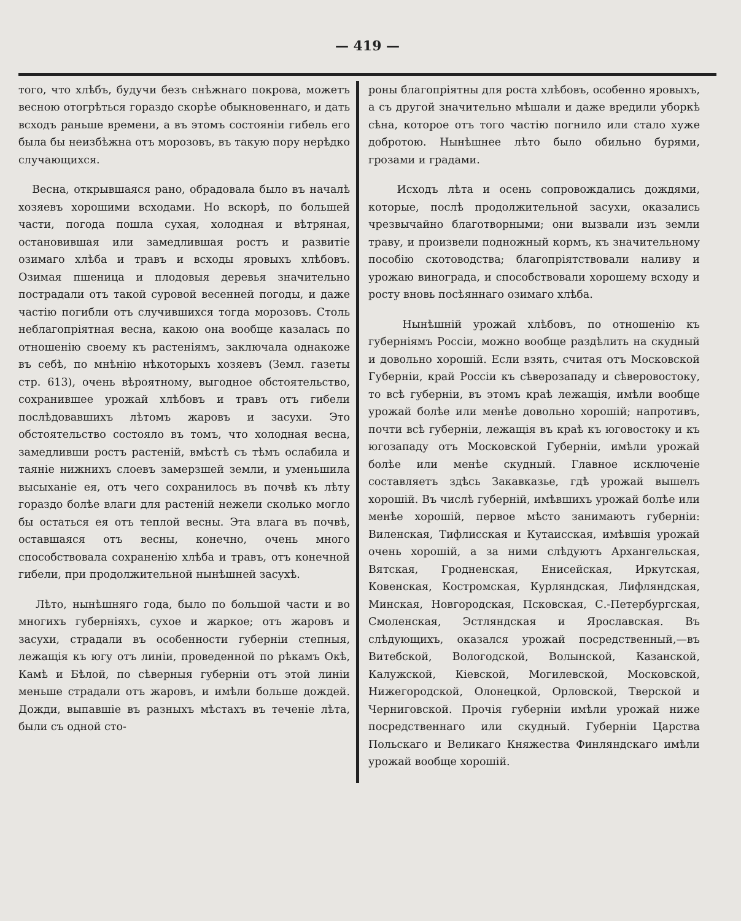— 419 —
того, что хлѣбъ, будучи безъ снѣжнаго покрова, можетъ весною отогрѣться гораздо скорѣе обыкновеннаго, и дать всходъ раньше времени, а въ этомъ состояніи гибель его была бы неизбѣжна отъ морозовъ, въ такую пору нерѣдко случающихся.
Весна, открывшаяся рано, обрадовала было въ началѣ хозяевъ хорошими всходами. Но вскорѣ, по большей части, погода пошла сухая, холодная и вѣтряная, остановившая или замедлившая ростъ и развитіе озимаго хлѣба и травъ и всходы яровыхъ хлѣбовъ. Озимая пшеница и плодовыя деревья значительно пострадали отъ такой суровой весенней погоды, и даже частію погибли отъ случившихся тогда морозовъ. Столь неблагопріятная весна, какою она вообще казалась по отношенію своему къ растеніямъ, заключала однакоже въ себѣ, по мнѣнію нѣкоторыхъ хозяевъ (Земл. газеты стр. 613), очень вѣроятному, выгодное обстоятельство, сохранившее урожай хлѣбовъ и травъ отъ гибели послѣдовавшихъ лѣтомъ жаровъ и засухи. Это обстоятельство состояло въ томъ, что холодная весна, замедливши ростъ растеній, вмѣстѣ съ тѣмъ ослабила и таяніе нижнихъ слоевъ замерзшей земли, и уменьшила высыханіе ея, отъ чего сохранилось въ почвѣ къ лѣту гораздо болѣе влаги для растеній нежели сколько могло бы остаться ея отъ теплой весны. Эта влага въ почвѣ, оставшаяся отъ весны, конечно, очень много способствовала сохраненію хлѣба и травъ, отъ конечной гибели, при продолжительной нынѣшней засухѣ.
Лѣто, нынѣшняго года, было по большой части и во многихъ губерніяхъ, сухое и жаркое; отъ жаровъ и засухи, страдали въ особенности губерніи степныя, лежащія къ югу отъ линіи, проведенной по рѣкамъ Окѣ, Камѣ и Бѣлой, по сѣверныя губерніи отъ этой линіи меньше страдали отъ жаровъ, и имѣли больше дождей. Дожди, выпавшіе въ разныхъ мѣстахъ въ теченіе лѣта, были съ одной сто-
роны благопріятны для роста хлѣбовъ, особенно яровыхъ, а съ другой значительно мѣшали и даже вредили уборкѣ сѣна, которое отъ того частію погнило или стало хуже добротою. Нынѣшнее лѣто было обильно бурями, грозами и градами.
Исходъ лѣта и осень сопровождались дождями, которые, послѣ продолжительной засухи, оказались чрезвычайно благотворными; они вызвали изъ земли траву, и произвели подножный кормъ, къ значительному пособію скотоводства; благопріятствовали наливу и урожаю винограда, и способствовали хорошему всходу и росту вновь посѣяннаго озимаго хлѣба.
Нынѣшній урожай хлѣбовъ, по отношенію къ губерніямъ Россіи, можно вообще раздѣлить на скудный и довольно хорошій. Если взять, считая отъ Московской Губерніи, край Россіи къ сѣверозападу и сѣверовостоку, то всѣ губерніи, въ этомъ краѣ лежащія, имѣли вообще урожай болѣе или менѣе довольно хорошій; напротивъ, почти всѣ губерніи, лежащія въ краѣ къ юговостоку и къ югозападу отъ Московской Губерніи, имѣли урожай болѣе или менѣе скудный. Главное исключеніе составляетъ здѣсь Закавказье, гдѣ урожай вышелъ хорошій. Въ числѣ губерній, имѣвшихъ урожай болѣе или менѣе хорошій, первое мѣсто занимаютъ губерніи: Виленская, Тифлисская и Кутаисская, имѣвшія урожай очень хорошій, а за ними слѣдуютъ Архангельская, Вятская, Гродненская, Енисейская, Иркутская, Ковенская, Костромская, Курляндская, Лифляндская, Минская, Новгородская, Псковская, С.-Петербургская, Смоленская, Эстляндская и Ярославская. Въ слѣдующихъ, оказался урожай посредственный,—въ Витебской, Вологодской, Волынской, Казанской, Калужской, Кіевской, Могилевской, Московской, Нижегородской, Олонецкой, Орловской, Тверской и Черниговской. Прочія губерніи имѣли урожай ниже посредственнаго или скудный. Губерніи Царства Польскаго и Великаго Княжества Финляндскаго имѣли урожай вообще хорошій.